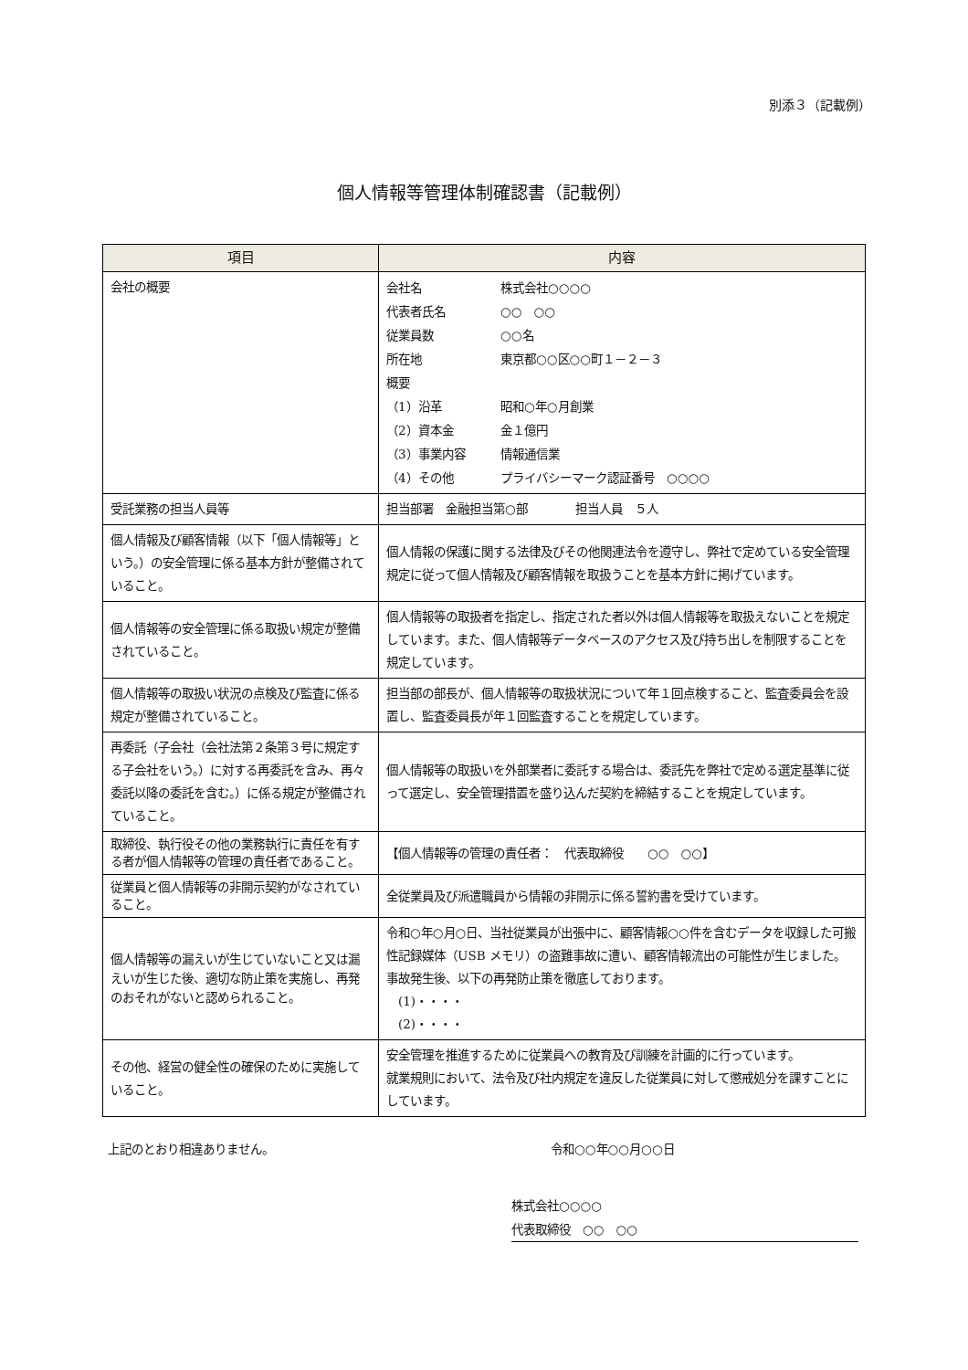別添３（記載例）
個人情報等管理体制確認書（記載例）
| 項目 | 内容 |
| --- | --- |
| 会社の概要 | / 会社名 / 株式会社○○○○ / / 代表者氏名 / ○○ ○○ / / 従業員数 / ○○名 / / 所在地 / 東京都○○区○○町１－２－３ / / 概要 / / / （1）沿革 / 昭和○年○月創業 / / （2）資本金 / 金１億円 / / （3）事業内容 / 情報通信業 / / （4）その他 / プライバシーマーク認証番号 ○○○○ / |
| 受託業務の担当人員等 | 担当部署 金融担当第○部 担当人員 ５人 |
| 個人情報及び顧客情報（以下「個人情報等」という。）の安全管理に係る基本方針が整備されていること。 | 個人情報の保護に関する法律及びその他関連法令を遵守し、弊社で定めている安全管理規定に従って個人情報及び顧客情報を取扱うことを基本方針に掲げています。 |
| 個人情報等の安全管理に係る取扱い規定が整備されていること。 | 個人情報等の取扱者を指定し、指定された者以外は個人情報等を取扱えないことを規定しています。また、個人情報等データベースのアクセス及び持ち出しを制限することを規定しています。 |
| 個人情報等の取扱い状況の点検及び監査に係る規定が整備されていること。 | 担当部の部長が、個人情報等の取扱状況について年１回点検すること、監査委員会を設置し、監査委員長が年１回監査することを規定しています。 |
| 再委託（子会社（会社法第２条第３号に規定する子会社をいう。）に対する再委託を含み、再々委託以降の委託を含む。）に係る規定が整備されていること。 | 個人情報等の取扱いを外部業者に委託する場合は、委託先を弊社で定める選定基準に従って選定し、安全管理措置を盛り込んだ契約を締結することを規定しています。 |
| 取締役、執行役その他の業務執行に責任を有する者が個人情報等の管理の責任者であること。 | 【個人情報等の管理の責任者： 代表取締役 ○○ ○○】 |
| 従業員と個人情報等の非開示契約がなされていること。 | 全従業員及び派遣職員から情報の非開示に係る誓約書を受けています。 |
| 個人情報等の漏えいが生じていないこと又は漏えいが生じた後、適切な防止策を実施し、再発のおそれがないと認められること。 | 令和○年○月○日、当社従業員が出張中に、顧客情報○○件を含むデータを収録した可搬性記録媒体（USB メモリ）の盗難事故に遭い、顧客情報流出の可能性が生じました。 事故発生後、以下の再発防止策を徹底しております。 (1)・・・・ (2)・・・・ |
| その他、経営の健全性の確保のために実施していること。 | 安全管理を推進するために従業員への教育及び訓練を計画的に行っています。 就業規則において、法令及び社内規定を違反した従業員に対して懲戒処分を課すことにしています。 |
上記のとおり相違ありません。 令和○○年○○月○○日
株式会社○○○○
代表取締役　○○　○○